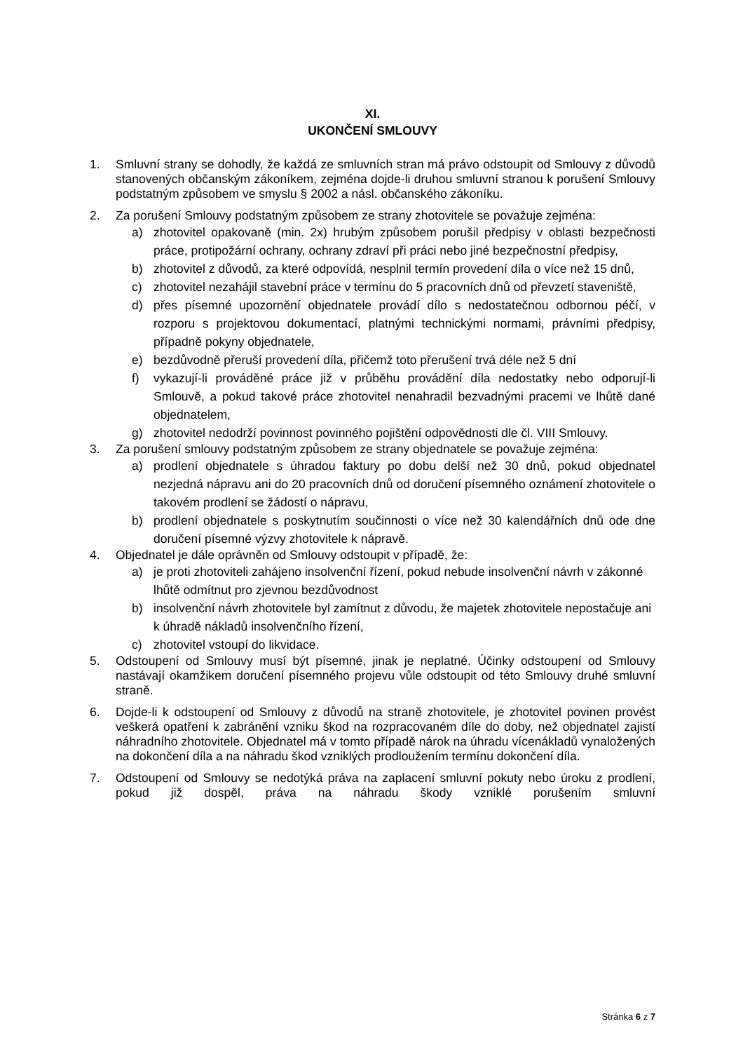XI.
UKONČENÍ SMLOUVY
1. Smluvní strany se dohodly, že každá ze smluvních stran má právo odstoupit od Smlouvy z důvodů stanovených občanským zákoníkem, zejména dojde-li druhou smluvní stranou k porušení Smlouvy podstatným způsobem ve smyslu § 2002 a násl. občanského zákoníku.
2. Za porušení Smlouvy podstatným způsobem ze strany zhotovitele se považuje zejména:
a) zhotovitel opakovaně (min. 2x) hrubým způsobem porušil předpisy v oblasti bezpečnosti práce, protipožární ochrany, ochrany zdraví při práci nebo jiné bezpečnostní předpisy,
b) zhotovitel z důvodů, za které odpovídá, nesplnil termín provedení díla o více než 15 dnů,
c) zhotovitel nezahájil stavební práce v termínu do 5 pracovních dnů od převzetí staveniště,
d) přes písemné upozornění objednatele provádí dílo s nedostatečnou odbornou péčí, v rozporu s projektovou dokumentací, platnými technickými normami, právními předpisy, případně pokyny objednatele,
e) bezdůvodně přeruší provedení díla, přičemž toto přerušení trvá déle než 5 dní
f) vykazují-li prováděné práce již v průběhu provádění díla nedostatky nebo odporují-li Smlouvě, a pokud takové práce zhotovitel nenahradil bezvadnými pracemi ve lhůtě dané objednatelem,
g) zhotovitel nedodrží povinnost povinného pojištění odpovědnosti dle čl. VIII Smlouvy.
3. Za porušení smlouvy podstatným způsobem ze strany objednatele se považuje zejména:
a) prodlení objednatele s úhradou faktury po dobu delší než 30 dnů, pokud objednatel nezjedná nápravu ani do 20 pracovních dnů od doručení písemného oznámení zhotovitele o takovém prodlení se žádostí o nápravu,
b) prodlení objednatele s poskytnutím součinnosti o více než 30 kalendářních dnů ode dne doručení písemné výzvy zhotovitele k nápravě.
4. Objednatel je dále oprávněn od Smlouvy odstoupit v případě, že:
a) je proti zhotoviteli zahájeno insolvenční řízení, pokud nebude insolvenční návrh v zákonné lhůtě odmítnut pro zjevnou bezdůvodnost
b) insolvenční návrh zhotovitele byl zamítnut z důvodu, že majetek zhotovitele nepostačuje ani k úhradě nákladů insolvenčního řízení,
c) zhotovitel vstoupí do likvidace.
5. Odstoupení od Smlouvy musí být písemné, jinak je neplatné. Účinky odstoupení od Smlouvy nastávají okamžikem doručení písemného projevu vůle odstoupit od této Smlouvy druhé smluvní straně.
6. Dojde-li k odstoupení od Smlouvy z důvodů na straně zhotovitele, je zhotovitel povinen provést veškerá opatření k zabránění vzniku škod na rozpracovaném díle do doby, než objednatel zajistí náhradního zhotovitele. Objednatel má v tomto případě nárok na úhradu vícenákladů vynaložených na dokončení díla a na náhradu škod vzniklých prodloužením termínu dokončení díla.
7. Odstoupení od Smlouvy se nedotýká práva na zaplacení smluvní pokuty nebo úroku z prodlení, pokud již dospěl, práva na náhradu škody vzniklé porušením smluvní
Stránka 6 z 7